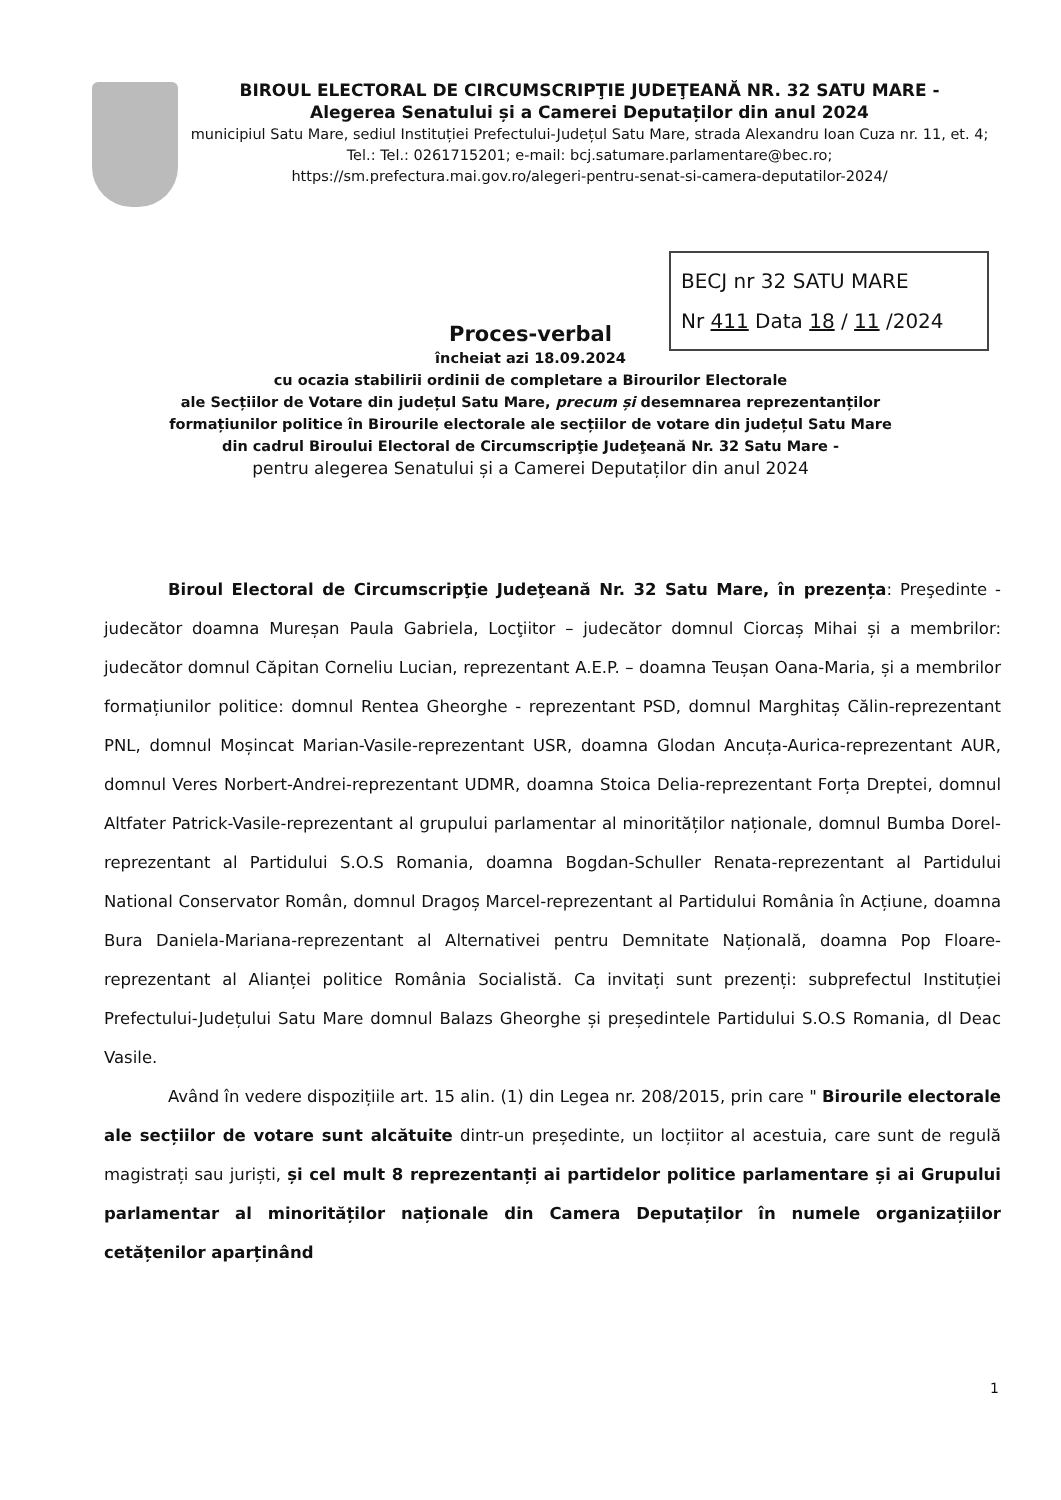BIROUL ELECTORAL DE CIRCUMSCRIPŢIE JUDEŢEANĂ NR. 32 SATU MARE -
Alegerea Senatului și a Camerei Deputaților din anul 2024
municipiul Satu Mare, sediul Instituției Prefectului-Județul Satu Mare, strada Alexandru Ioan Cuza nr. 11, et. 4; Tel.: Tel.: 0261715201; e-mail: bcj.satumare.parlamentare@bec.ro;
https://sm.prefectura.mai.gov.ro/alegeri-pentru-senat-si-camera-deputatilor-2024/
BECJ nr 32 SATU MARE
Nr 411 Data 18 / 11 /2024
Proces-verbal
încheiat azi 18.09.2024
cu ocazia stabilirii ordinii de completare a Birourilor Electorale
ale Secțiilor de Votare din județul Satu Mare, precum și desemnarea reprezentanților
formațiunilor politice în Birourile electorale ale secțiilor de votare din județul Satu Mare
din cadrul Biroului Electoral de Circumscripţie Judeţeană Nr. 32 Satu Mare -
pentru alegerea Senatului și a Camerei Deputaților din anul 2024
Biroul Electoral de Circumscripţie Judeţeană Nr. 32 Satu Mare, în prezența: Preşedinte - judecător doamna Mureșan Paula Gabriela, Locţiitor – judecător domnul Ciorcaș Mihai și a membrilor: judecător domnul Căpitan Corneliu Lucian, reprezentant A.E.P. – doamna Teușan Oana-Maria, și a membrilor formațiunilor politice: domnul Rentea Gheorghe - reprezentant PSD, domnul Marghitaș Călin-reprezentant PNL, domnul Moșincat Marian-Vasile-reprezentant USR, doamna Glodan Ancuța-Aurica-reprezentant AUR, domnul Veres Norbert-Andrei-reprezentant UDMR, doamna Stoica Delia-reprezentant Forța Dreptei, domnul Altfater Patrick-Vasile-reprezentant al grupului parlamentar al minorităților naționale, domnul Bumba Dorel-reprezentant al Partidului S.O.S Romania, doamna Bogdan-Schuller Renata-reprezentant al Partidului National Conservator Român, domnul Dragoș Marcel-reprezentant al Partidului România în Acțiune, doamna Bura Daniela-Mariana-reprezentant al Alternativei pentru Demnitate Națională, doamna Pop Floare-reprezentant al Alianței politice România Socialistă. Ca invitați sunt prezenți: subprefectul Instituției Prefectului-Județului Satu Mare domnul Balazs Gheorghe și președintele Partidului S.O.S Romania, dl Deac Vasile.
Având în vedere dispozițiile art. 15 alin. (1) din Legea nr. 208/2015, prin care " Birourile electorale ale secțiilor de votare sunt alcătuite dintr-un președinte, un locțiitor al acestuia, care sunt de regulă magistrați sau juriști, și cel mult 8 reprezentanți ai partidelor politice parlamentare și ai Grupului parlamentar al minorităților naționale din Camera Deputaților în numele organizațiilor cetățenilor aparținând
1